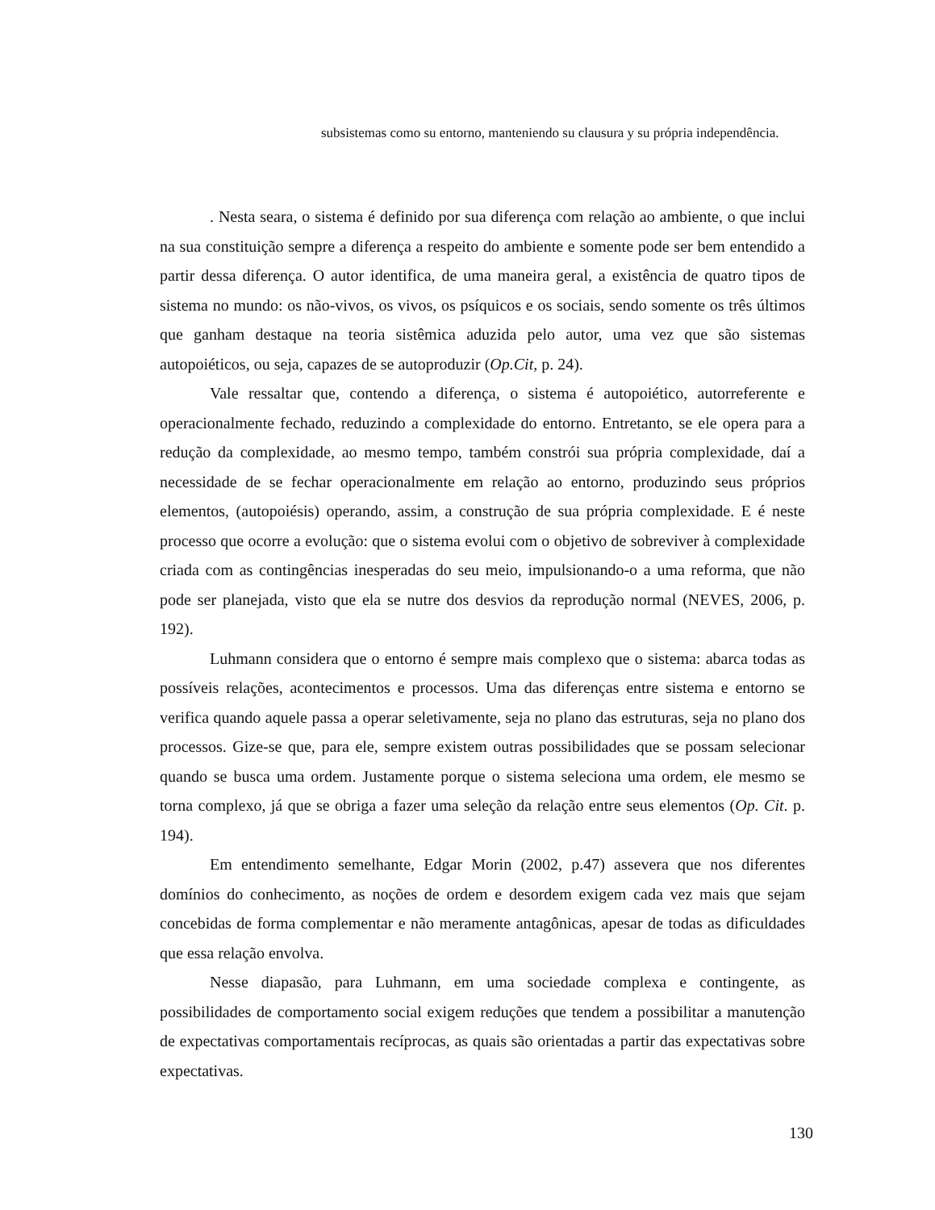subsistemas como su entorno, manteniendo su clausura y su própria independência.
. Nesta seara, o sistema é definido por sua diferença com relação ao ambiente, o que inclui na sua constituição sempre a diferença a respeito do ambiente e somente pode ser bem entendido a partir dessa diferença. O autor identifica, de uma maneira geral, a existência de quatro tipos de sistema no mundo: os não-vivos, os vivos, os psíquicos e os sociais, sendo somente os três últimos que ganham destaque na teoria sistêmica aduzida pelo autor, uma vez que são sistemas autopoiéticos, ou seja, capazes de se autoproduzir (Op.Cit, p. 24).
Vale ressaltar que, contendo a diferença, o sistema é autopoiético, autorreferente e operacionalmente fechado, reduzindo a complexidade do entorno. Entretanto, se ele opera para a redução da complexidade, ao mesmo tempo, também constrói sua própria complexidade, daí a necessidade de se fechar operacionalmente em relação ao entorno, produzindo seus próprios elementos, (autopoiésis) operando, assim, a construção de sua própria complexidade. E é neste processo que ocorre a evolução: que o sistema evolui com o objetivo de sobreviver à complexidade criada com as contingências inesperadas do seu meio, impulsionando-o a uma reforma, que não pode ser planejada, visto que ela se nutre dos desvios da reprodução normal (NEVES, 2006, p. 192).
Luhmann considera que o entorno é sempre mais complexo que o sistema: abarca todas as possíveis relações, acontecimentos e processos. Uma das diferenças entre sistema e entorno se verifica quando aquele passa a operar seletivamente, seja no plano das estruturas, seja no plano dos processos. Gize-se que, para ele, sempre existem outras possibilidades que se possam selecionar quando se busca uma ordem. Justamente porque o sistema seleciona uma ordem, ele mesmo se torna complexo, já que se obriga a fazer uma seleção da relação entre seus elementos (Op. Cit. p. 194).
Em entendimento semelhante, Edgar Morin (2002, p.47) assevera que nos diferentes domínios do conhecimento, as noções de ordem e desordem exigem cada vez mais que sejam concebidas de forma complementar e não meramente antagônicas, apesar de todas as dificuldades que essa relação envolva.
Nesse diapasão, para Luhmann, em uma sociedade complexa e contingente, as possibilidades de comportamento social exigem reduções que tendem a possibilitar a manutenção de expectativas comportamentais recíprocas, as quais são orientadas a partir das expectativas sobre expectativas.
130